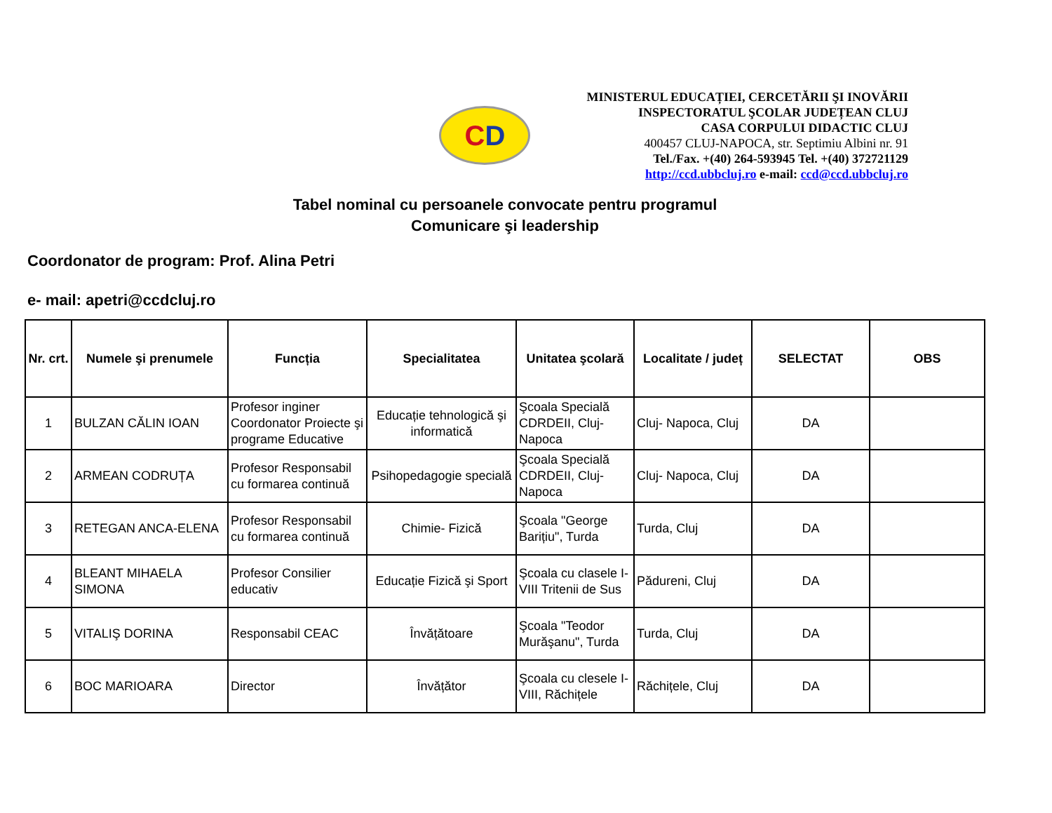C D
MINISTERUL EDUCAȚIEI, CERCETĂRII ŞI INOVĂRII
INSPECTORATUL ŞCOLAR JUDEȚEAN CLUJ
CASA CORPULUI DIDACTIC CLUJ
400457 CLUJ-NAPOCA, str. Septimiu Albini nr. 91
Tel./Fax. +(40) 264-593945 Tel. +(40) 372721129
http://ccd.ubbcluj.ro e-mail: ccd@ccd.ubbcluj.ro
Tabel nominal cu persoanele convocate pentru programul
Comunicare şi leadership
Coordonator de program: Prof. Alina Petri
e- mail: apetri@ccdcluj.ro
| Nr. crt. | Numele şi prenumele | Funcția | Specialitatea | Unitatea şcolară | Localitate / județ | SELECTAT | OBS |
| --- | --- | --- | --- | --- | --- | --- | --- |
| 1 | BULZAN CĂLIN IOAN | Profesor inginer Coordonator Proiecte şi programe Educative | Educație tehnologică şi informatică | Şcoala Specială CDRDEII, Cluj-Napoca | Cluj- Napoca, Cluj | DA | |
| 2 | ARMEAN CODRUȚA | Profesor Responsabil cu formarea continuă | Psihopedagogie specială | Şcoala Specială CDRDEII, Cluj-Napoca | Cluj- Napoca, Cluj | DA | |
| 3 | RETEGAN ANCA-ELENA | Profesor Responsabil cu formarea continuă | Chimie- Fizică | Şcoala "George Barițiu", Turda | Turda, Cluj | DA | |
| 4 | BLEANT MIHAELA SIMONA | Profesor Consilier educativ | Educație Fizică şi Sport | Şcoala cu clasele I-VIII Tritenii de Sus | Pădureni, Cluj | DA | |
| 5 | VITALIŞ DORINA | Responsabil CEAC | Învățătoare | Şcoala "Teodor Murăşanu", Turda | Turda, Cluj | DA | |
| 6 | BOC MARIOARA | Director | Învățător | Şcoala cu clesele I-VIII, Răchițele | Răchițele, Cluj | DA | |